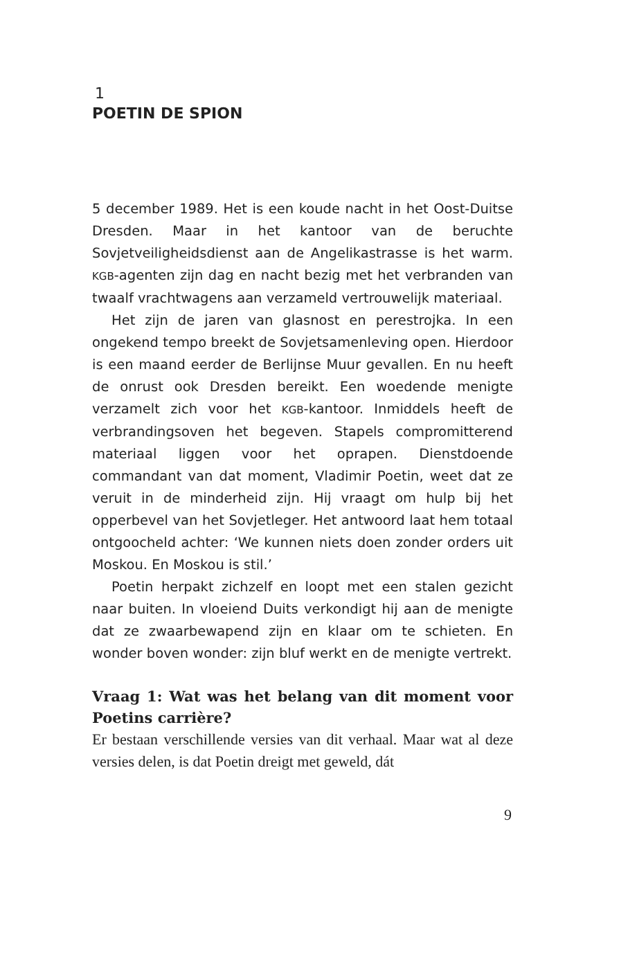1
POETIN DE SPION
5 december 1989. Het is een koude nacht in het Oost-Duitse Dresden. Maar in het kantoor van de beruchte Sovjetveiligheidsdienst aan de Angelikastrasse is het warm. KGB-agenten zijn dag en nacht bezig met het verbranden van twaalf vrachtwagens aan verzameld vertrouwelijk materiaal.
Het zijn de jaren van glasnost en perestrojka. In een ongekend tempo breekt de Sovjetsamenleving open. Hierdoor is een maand eerder de Berlijnse Muur gevallen. En nu heeft de onrust ook Dresden bereikt. Een woedende menigte verzamelt zich voor het KGB-kantoor. Inmiddels heeft de verbrandingsoven het begeven. Stapels compromitterend materiaal liggen voor het oprapen. Dienstdoende commandant van dat moment, Vladimir Poetin, weet dat ze veruit in de minderheid zijn. Hij vraagt om hulp bij het opperbevel van het Sovjetleger. Het antwoord laat hem totaal ontgoocheld achter: ‘We kunnen niets doen zonder orders uit Moskou. En Moskou is stil.’
Poetin herpakt zichzelf en loopt met een stalen gezicht naar buiten. In vloeiend Duits verkondigt hij aan de menigte dat ze zwaarbewapend zijn en klaar om te schieten. En wonder boven wonder: zijn bluf werkt en de menigte vertrekt.
Vraag 1: Wat was het belang van dit moment voor Poetins carrière?
Er bestaan verschillende versies van dit verhaal. Maar wat al deze versies delen, is dat Poetin dreigt met geweld, dát
9